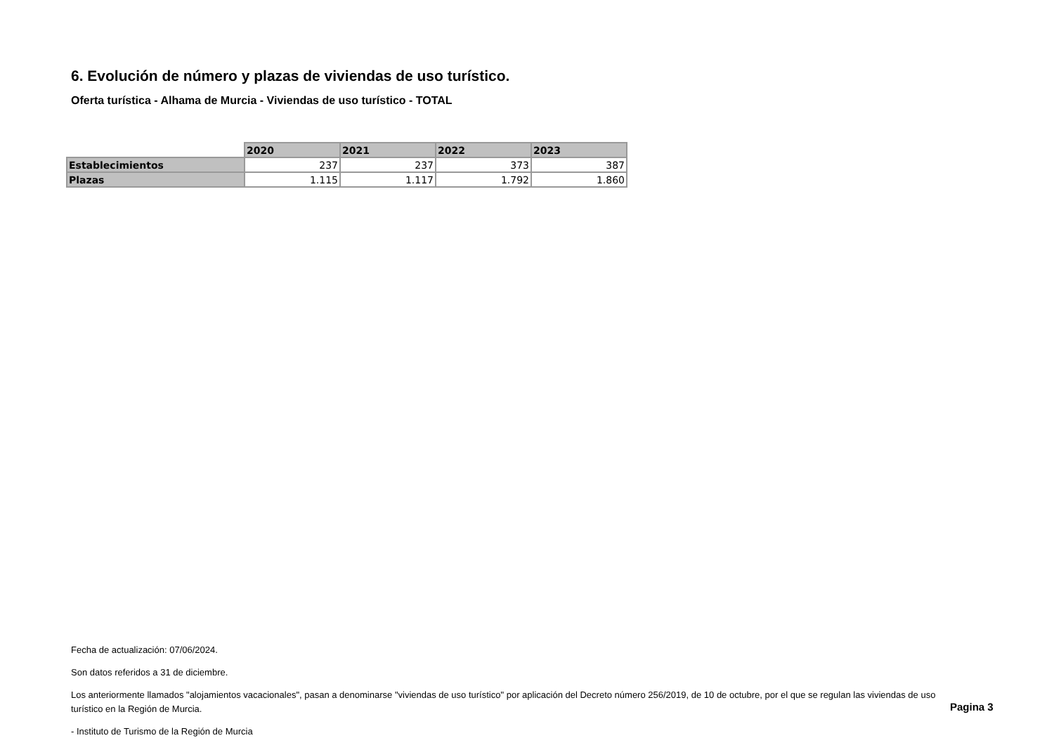6. Evolución de número y plazas de viviendas de uso turístico.
Oferta turística - Alhama de Murcia - Viviendas de uso turístico - TOTAL
| | 2020 | 2021 | 2022 | 2023 |
| --- | --- | --- | --- | --- |
| Establecimientos | 237 | 237 | 373 | 387 |
| Plazas | 1.115 | 1.117 | 1.792 | 1.860 |
Fecha de actualización: 07/06/2024.
Son datos referidos a 31 de diciembre.
Los anteriormente llamados "alojamientos vacacionales", pasan a denominarse "viviendas de uso turístico" por aplicación del Decreto número 256/2019, de 10 de octubre, por el que se regulan las viviendas de uso turístico en la Región de Murcia.
- Instituto de Turismo de la Región de Murcia
Pagina 3